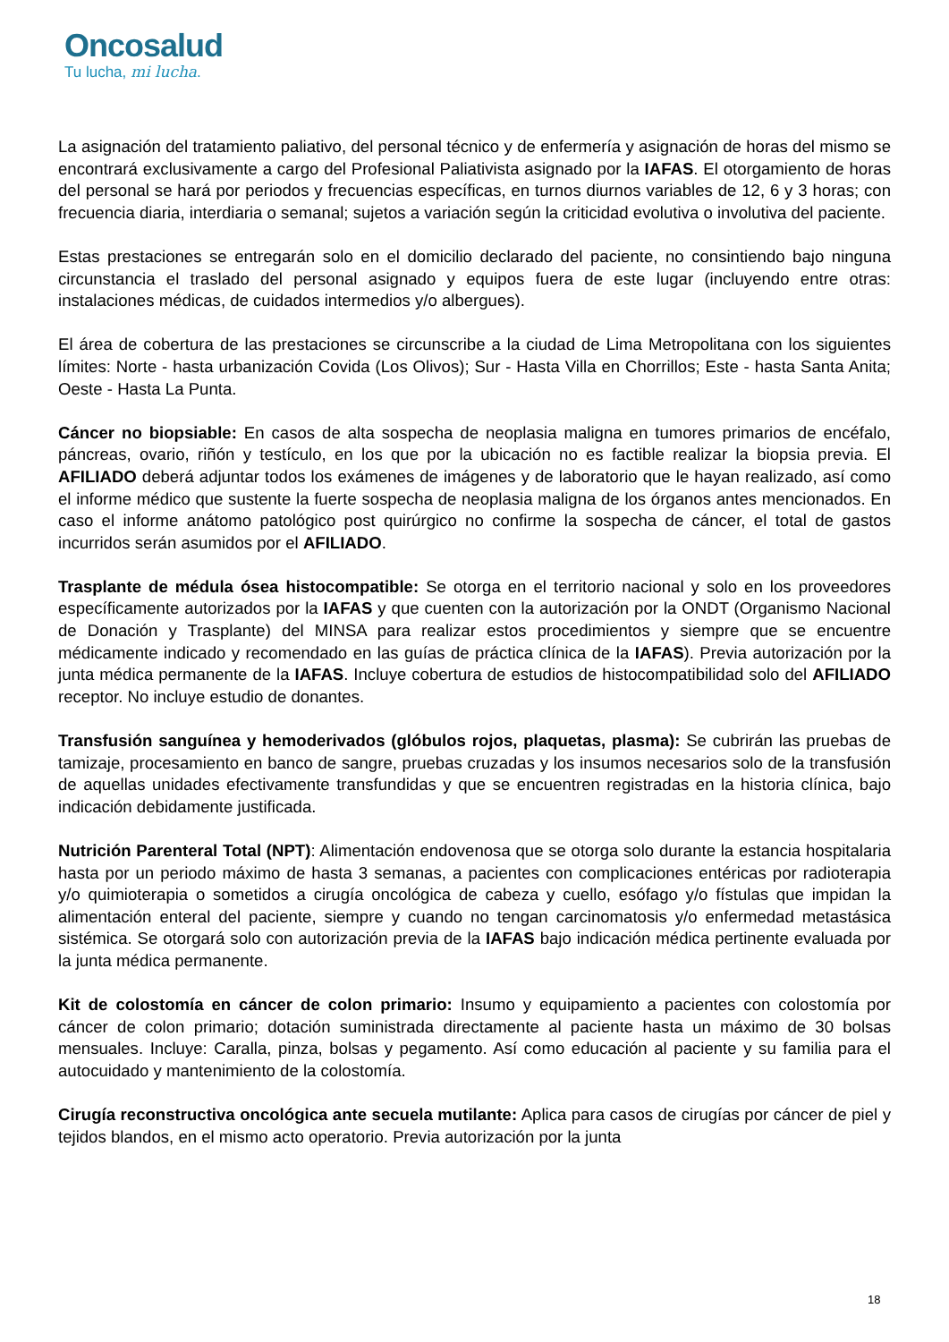Oncosalud
Tu lucha, mi lucha.
La asignación del tratamiento paliativo, del personal técnico y de enfermería y asignación de horas del mismo se encontrará exclusivamente a cargo del Profesional Paliativista asignado por la IAFAS. El otorgamiento de horas del personal se hará por periodos y frecuencias específicas, en turnos diurnos variables de 12, 6 y 3 horas; con frecuencia diaria, interdiaria o semanal; sujetos a variación según la criticidad evolutiva o involutiva del paciente.
Estas prestaciones se entregarán solo en el domicilio declarado del paciente, no consintiendo bajo ninguna circunstancia el traslado del personal asignado y equipos fuera de este lugar (incluyendo entre otras: instalaciones médicas, de cuidados intermedios y/o albergues).
El área de cobertura de las prestaciones se circunscribe a la ciudad de Lima Metropolitana con los siguientes límites: Norte - hasta urbanización Covida (Los Olivos); Sur - Hasta Villa en Chorrillos; Este - hasta Santa Anita; Oeste - Hasta La Punta.
Cáncer no biopsiable: En casos de alta sospecha de neoplasia maligna en tumores primarios de encéfalo, páncreas, ovario, riñón y testículo, en los que por la ubicación no es factible realizar la biopsia previa. El AFILIADO deberá adjuntar todos los exámenes de imágenes y de laboratorio que le hayan realizado, así como el informe médico que sustente la fuerte sospecha de neoplasia maligna de los órganos antes mencionados. En caso el informe anátomo patológico post quirúrgico no confirme la sospecha de cáncer, el total de gastos incurridos serán asumidos por el AFILIADO.
Trasplante de médula ósea histocompatible: Se otorga en el territorio nacional y solo en los proveedores específicamente autorizados por la IAFAS y que cuenten con la autorización por la ONDT (Organismo Nacional de Donación y Trasplante) del MINSA para realizar estos procedimientos y siempre que se encuentre médicamente indicado y recomendado en las guías de práctica clínica de la IAFAS). Previa autorización por la junta médica permanente de la IAFAS. Incluye cobertura de estudios de histocompatibilidad solo del AFILIADO receptor. No incluye estudio de donantes.
Transfusión sanguínea y hemoderivados (glóbulos rojos, plaquetas, plasma): Se cubrirán las pruebas de tamizaje, procesamiento en banco de sangre, pruebas cruzadas y los insumos necesarios solo de la transfusión de aquellas unidades efectivamente transfundidas y que se encuentren registradas en la historia clínica, bajo indicación debidamente justificada.
Nutrición Parenteral Total (NPT): Alimentación endovenosa que se otorga solo durante la estancia hospitalaria hasta por un periodo máximo de hasta 3 semanas, a pacientes con complicaciones entéricas por radioterapia y/o quimioterapia o sometidos a cirugía oncológica de cabeza y cuello, esófago y/o fístulas que impidan la alimentación enteral del paciente, siempre y cuando no tengan carcinomatosis y/o enfermedad metastásica sistémica. Se otorgará solo con autorización previa de la IAFAS bajo indicación médica pertinente evaluada por la junta médica permanente.
Kit de colostomía en cáncer de colon primario: Insumo y equipamiento a pacientes con colostomía por cáncer de colon primario; dotación suministrada directamente al paciente hasta un máximo de 30 bolsas mensuales. Incluye: Caralla, pinza, bolsas y pegamento. Así como educación al paciente y su familia para el autocuidado y mantenimiento de la colostomía.
Cirugía reconstructiva oncológica ante secuela mutilante: Aplica para casos de cirugías por cáncer de piel y tejidos blandos, en el mismo acto operatorio. Previa autorización por la junta
18